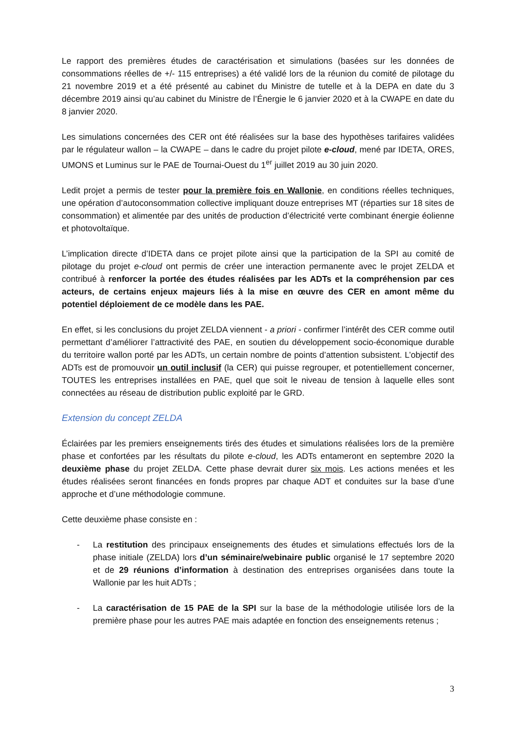Le rapport des premières études de caractérisation et simulations (basées sur les données de consommations réelles de +/- 115 entreprises) a été validé lors de la réunion du comité de pilotage du 21 novembre 2019 et a été présenté au cabinet du Ministre de tutelle et à la DEPA en date du 3 décembre 2019 ainsi qu’au cabinet du Ministre de l’Énergie le 6 janvier 2020 et à la CWAPE en date du 8 janvier 2020.
Les simulations concernées des CER ont été réalisées sur la base des hypothèses tarifaires validées par le régulateur wallon – la CWAPE – dans le cadre du projet pilote e-cloud, mené par IDETA, ORES, UMONS et Luminus sur le PAE de Tournai-Ouest du 1<sup>er</sup> juillet 2019 au 30 juin 2020.
Ledit projet a permis de tester pour la première fois en Wallonie, en conditions réelles techniques, une opération d’autoconsommation collective impliquant douze entreprises MT (réparties sur 18 sites de consommation) et alimentée par des unités de production d’électricité verte combinant énergie éolienne et photovoltaïque.
L’implication directe d’IDETA dans ce projet pilote ainsi que la participation de la SPI au comité de pilotage du projet e-cloud ont permis de créer une interaction permanente avec le projet ZELDA et contribué à renforcer la portée des études réalisées par les ADTs et la compréhension par ces acteurs, de certains enjeux majeurs liés à la mise en œuvre des CER en amont même du potentiel déploiement de ce modèle dans les PAE.
En effet, si les conclusions du projet ZELDA viennent - a priori - confirmer l’intérêt des CER comme outil permettant d’améliorer l’attractivité des PAE, en soutien du développement socio-économique durable du territoire wallon porté par les ADTs, un certain nombre de points d’attention subsistent. L’objectif des ADTs est de promouvoir un outil inclusif (la CER) qui puisse regrouper, et potentiellement concerner, TOUTES les entreprises installées en PAE, quel que soit le niveau de tension à laquelle elles sont connectées au réseau de distribution public exploité par le GRD.
Extension du concept ZELDA
Éclairées par les premiers enseignements tirés des études et simulations réalisées lors de la première phase et confortées par les résultats du pilote e-cloud, les ADTs entameront en septembre 2020 la deuxième phase du projet ZELDA. Cette phase devrait durer six mois. Les actions menées et les études réalisées seront financées en fonds propres par chaque ADT et conduites sur la base d’une approche et d’une méthodologie commune.
Cette deuxième phase consiste en :
- La restitution des principaux enseignements des études et simulations effectués lors de la phase initiale (ZELDA) lors d’un séminaire/webinaire public organisé le 17 septembre 2020 et de 29 réunions d’information à destination des entreprises organisées dans toute la Wallonie par les huit ADTs ;
- La caractérisation de 15 PAE de la SPI sur la base de la méthodologie utilisée lors de la première phase pour les autres PAE mais adaptée en fonction des enseignements retenus ;
3